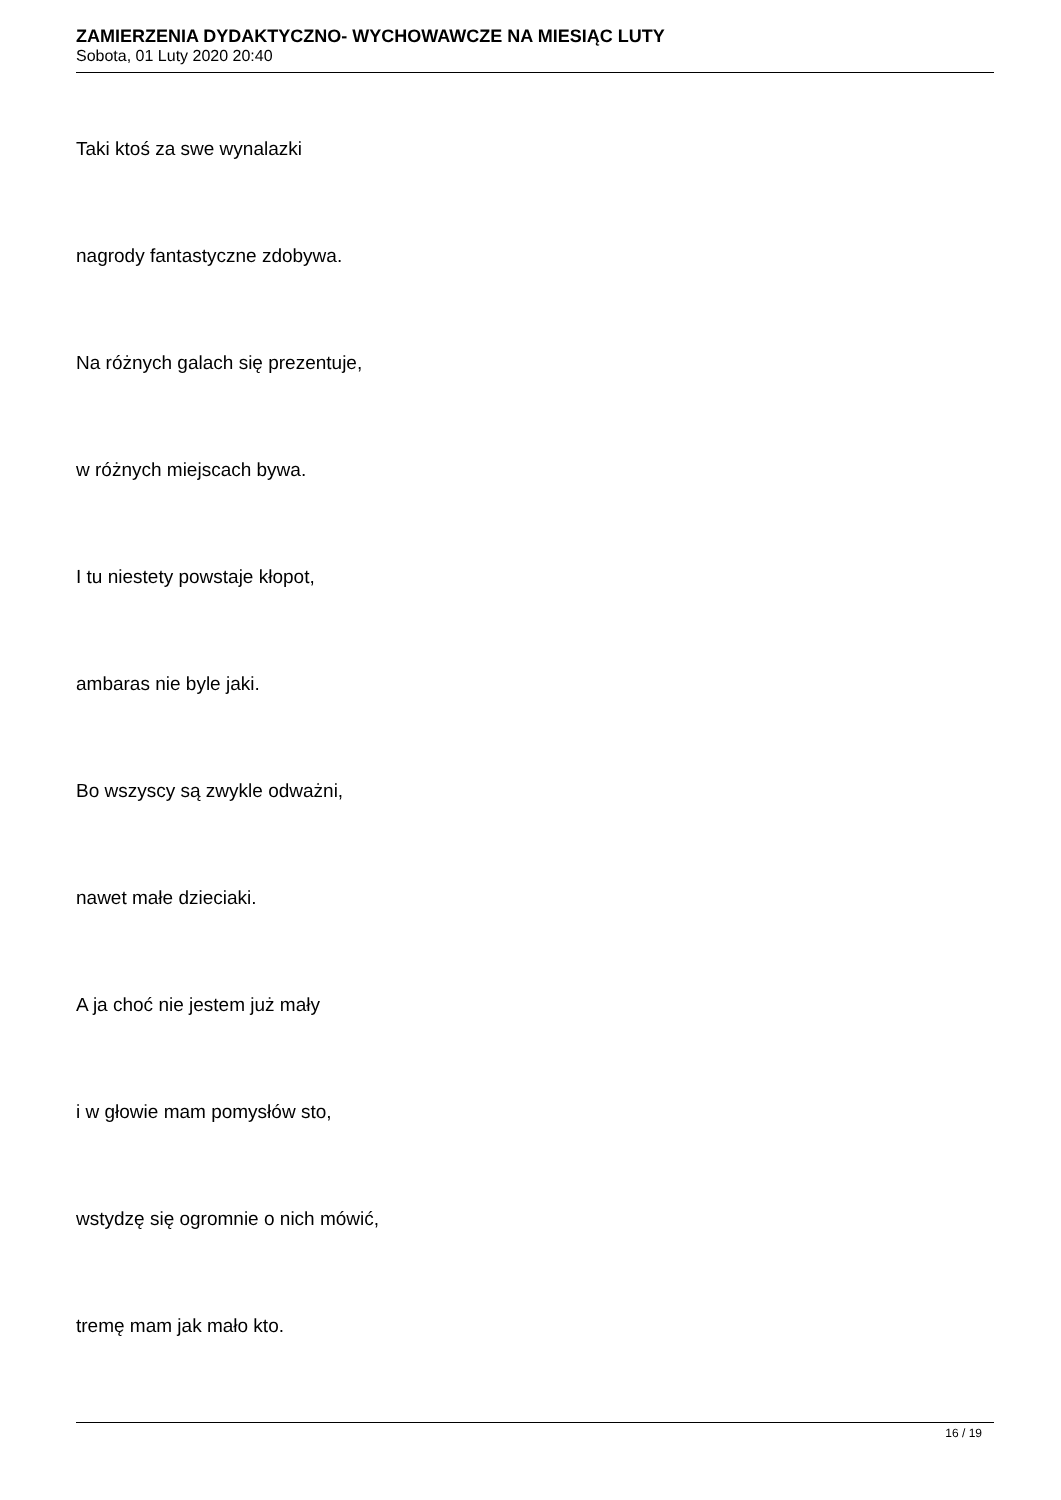ZAMIERZENIA DYDAKTYCZNO- WYCHOWAWCZE NA MIESIĄC LUTY
Sobota, 01 Luty 2020 20:40
Taki ktoś za swe wynalazki
nagrody fantastyczne zdobywa.
Na różnych galach się prezentuje,
w różnych miejscach bywa.
I tu niestety powstaje kłopot,
ambaras nie byle jaki.
Bo wszyscy są zwykle odważni,
nawet małe dzieciaki.
A ja choć nie jestem już mały
i w głowie mam pomysłów sto,
wstydzę się ogromnie o nich mówić,
tremę mam jak mało kto.
16 / 19